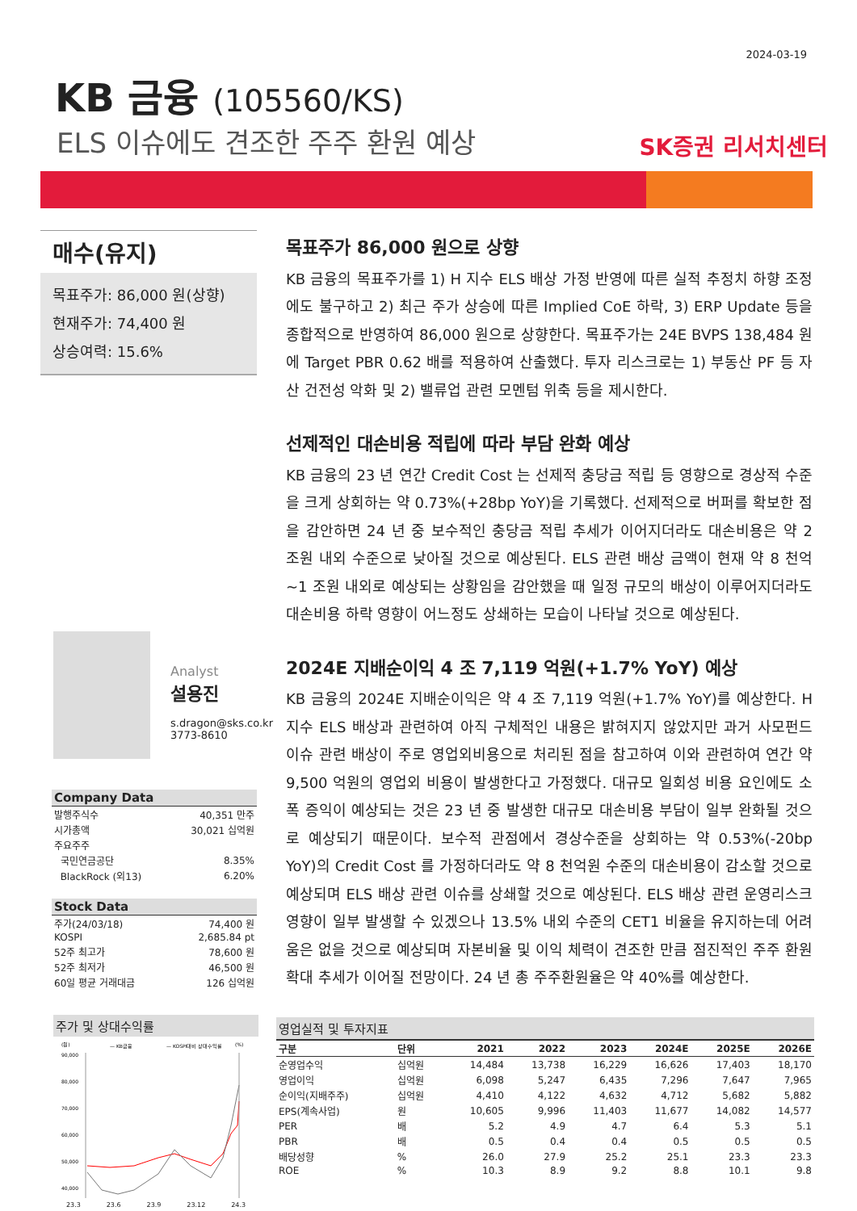2024-03-19
KB 금융 (105560/KS)
ELS 이슈에도 견조한 주주 환원 예상 SK증권 리서치센터
매수(유지)
목표주가: 86,000 원(상향)
현재주가: 74,400 원
상승여력: 15.6%
목표주가 86,000 원으로 상향
KB 금융의 목표주가를 1) H 지수 ELS 배상 가정 반영에 따른 실적 추정치 하향 조정에도 불구하고 2) 최근 주가 상승에 따른 Implied CoE 하락, 3) ERP Update 등을 종합적으로 반영하여 86,000 원으로 상향한다. 목표주가는 24E BVPS 138,484 원에 Target PBR 0.62 배를 적용하여 산출했다. 투자 리스크로는 1) 부동산 PF 등 자산 건전성 악화 및 2) 밸류업 관련 모멘텀 위축 등을 제시한다.
선제적인 대손비용 적립에 따라 부담 완화 예상
KB 금융의 23 년 연간 Credit Cost 는 선제적 충당금 적립 등 영향으로 경상적 수준을 크게 상회하는 약 0.73%(+28bp YoY)을 기록했다. 선제적으로 버퍼를 확보한 점을 감안하면 24 년 중 보수적인 충당금 적립 추세가 이어지더라도 대손비용은 약 2 조원 내외 수준으로 낮아질 것으로 예상된다. ELS 관련 배상 금액이 현재 약 8 천억~1 조원 내외로 예상되는 상황임을 감안했을 때 일정 규모의 배상이 이루어지더라도 대손비용 하락 영향이 어느정도 상쇄하는 모습이 나타날 것으로 예상된다.
2024E 지배순이익 4 조 7,119 억원(+1.7% YoY) 예상
KB 금융의 2024E 지배순이익은 약 4 조 7,119 억원(+1.7% YoY)를 예상한다. H 지수 ELS 배상과 관련하여 아직 구체적인 내용은 밝혀지지 않았지만 과거 사모펀드 이슈 관련 배상이 주로 영업외비용으로 처리된 점을 참고하여 이와 관련하여 연간 약 9,500 억원의 영업외 비용이 발생한다고 가정했다. 대규모 일회성 비용 요인에도 소폭 증익이 예상되는 것은 23 년 중 발생한 대규모 대손비용 부담이 일부 완화될 것으로 예상되기 때문이다. 보수적 관점에서 경상수준을 상회하는 약 0.53%(-20bp YoY)의 Credit Cost 를 가정하더라도 약 8 천억원 수준의 대손비용이 감소할 것으로 예상되며 ELS 배상 관련 이슈를 상쇄할 것으로 예상된다. ELS 배상 관련 운영리스크 영향이 일부 발생할 수 있겠으나 13.5% 내외 수준의 CET1 비율을 유지하는데 어려움은 없을 것으로 예상되며 자본비율 및 이익 체력이 견조한 만큼 점진적인 주주 환원 확대 추세가 이어질 전망이다. 24 년 총 주주환원율은 약 40%를 예상한다.
Analyst
설용진
s.dragon@sks.co.kr
3773-8610
| Company Data | |
| --- | --- |
| 발행주식수 | 40,351 만주 |
| 시가총액 | 30,021 십억원 |
| 주요주주 | |
| 국민연금공단 | 8.35% |
| BlackRock (외13) | 6.20% |
| Stock Data | |
| --- | --- |
| 주가(24/03/18) | 74,400 원 |
| KOSPI | 2,685.84 pt |
| 52주 최고가 | 78,600 원 |
| 52주 최저가 | 46,500 원 |
| 60일 평균 거래대금 | 126 십억원 |
주가 및 상대수익률
(원)
— KB금융
— KOSPI대비 상대수익률
(%)
90,000
80,000
70,000
60,000
50,000
40,000
23.3 23.6 23.9 23.12 24.3
영업실적 및 투자지표
| 구분 | 단위 | 2021 | 2022 | 2023 | 2024E | 2025E | 2026E |
| --- | --- | --- | --- | --- | --- | --- | --- |
| 순영업수익 | 십억원 | 14,484 | 13,738 | 16,229 | 16,626 | 17,403 | 18,170 |
| 영업이익 | 십억원 | 6,098 | 5,247 | 6,435 | 7,296 | 7,647 | 7,965 |
| 순이익(지배주주) | 십억원 | 4,410 | 4,122 | 4,632 | 4,712 | 5,682 | 5,882 |
| EPS(계속사업) | 원 | 10,605 | 9,996 | 11,403 | 11,677 | 14,082 | 14,577 |
| PER | 배 | 5.2 | 4.9 | 4.7 | 6.4 | 5.3 | 5.1 |
| PBR | 배 | 0.5 | 0.4 | 0.4 | 0.5 | 0.5 | 0.5 |
| 배당성향 | % | 26.0 | 27.9 | 25.2 | 25.1 | 23.3 | 23.3 |
| ROE | % | 10.3 | 8.9 | 9.2 | 8.8 | 10.1 | 9.8 |